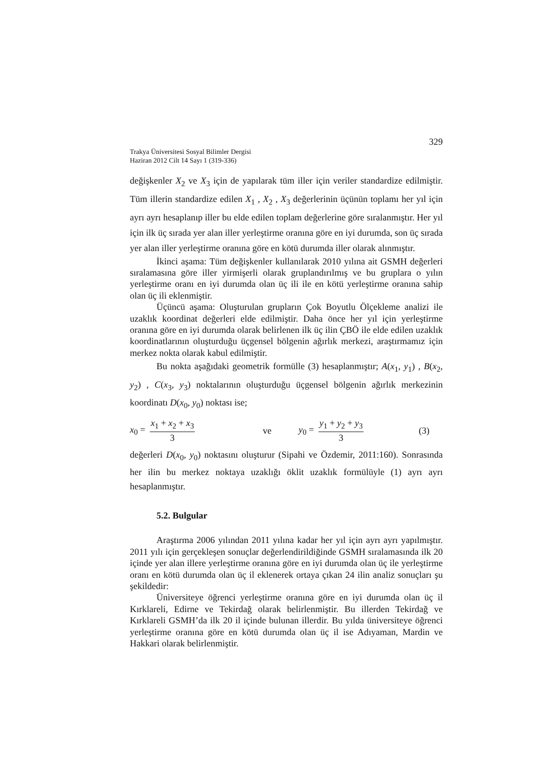329
Trakya Üniversitesi Sosyal Bilimler Dergisi
Haziran 2012 Cilt 14 Sayı 1 (319-336)
değişkenler X<sub>2</sub> ve X<sub>3</sub> için de yapılarak tüm iller için veriler standardize edilmiştir. Tüm illerin standardize edilen X<sub>1</sub> , X<sub>2</sub> , X<sub>3</sub> değerlerinin üçünün toplamı her yıl için ayrı ayrı hesaplanıp iller bu elde edilen toplam değerlerine göre sıralanmıştır. Her yıl için ilk üç sırada yer alan iller yerleştirme oranına göre en iyi durumda, son üç sırada yer alan iller yerleştirme oranına göre en kötü durumda iller olarak alınmıştır.
İkinci aşama: Tüm değişkenler kullanılarak 2010 yılına ait GSMH değerleri sıralamasına göre iller yirmişerli olarak gruplandırılmış ve bu gruplara o yılın yerleştirme oranı en iyi durumda olan üç ili ile en kötü yerleştirme oranına sahip olan üç ili eklenmiştir.
Üçüncü aşama: Oluşturulan grupların Çok Boyutlu Ölçekleme analizi ile uzaklık koordinat değerleri elde edilmiştir. Daha önce her yıl için yerleştirme oranına göre en iyi durumda olarak belirlenen ilk üç ilin ÇBÖ ile elde edilen uzaklık koordinatlarının oluşturduğu üçgensel bölgenin ağırlık merkezi, araştırmamız için merkez nokta olarak kabul edilmiştir.
Bu nokta aşağıdaki geometrik formülle (3) hesaplanmıştır; A(x<sub>1</sub>, y<sub>1</sub>) , B(x<sub>2</sub>, y<sub>2</sub>) , C(x<sub>3</sub>, y<sub>3</sub>) noktalarının oluşturduğu üçgensel bölgenin ağırlık merkezinin koordinatı D(x<sub>0</sub>, y<sub>0</sub>) noktası ise;
x<sub>0</sub> = x<sub>1</sub> + x<sub>2</sub> + x<sub>3</sub> 3 ve y<sub>0</sub> = y<sub>1</sub> + y<sub>2</sub> + y<sub>3</sub> 3 (3)
değerleri D(x<sub>0</sub>, y<sub>0</sub>) noktasını oluşturur (Sipahi ve Özdemir, 2011:160). Sonrasında her ilin bu merkez noktaya uzaklığı öklit uzaklık formülüyle (1) ayrı ayrı hesaplanmıştır.
5.2. Bulgular
Araştırma 2006 yılından 2011 yılına kadar her yıl için ayrı ayrı yapılmıştır. 2011 yılı için gerçekleşen sonuçlar değerlendirildiğinde GSMH sıralamasında ilk 20 içinde yer alan illere yerleştirme oranına göre en iyi durumda olan üç ile yerleştirme oranı en kötü durumda olan üç il eklenerek ortaya çıkan 24 ilin analiz sonuçları şu şekildedir:
Üniversiteye öğrenci yerleştirme oranına göre en iyi durumda olan üç il Kırklareli, Edirne ve Tekirdağ olarak belirlenmiştir. Bu illerden Tekirdağ ve Kırklareli GSMH’da ilk 20 il içinde bulunan illerdir. Bu yılda üniversiteye öğrenci yerleştirme oranına göre en kötü durumda olan üç il ise Adıyaman, Mardin ve Hakkari olarak belirlenmiştir.